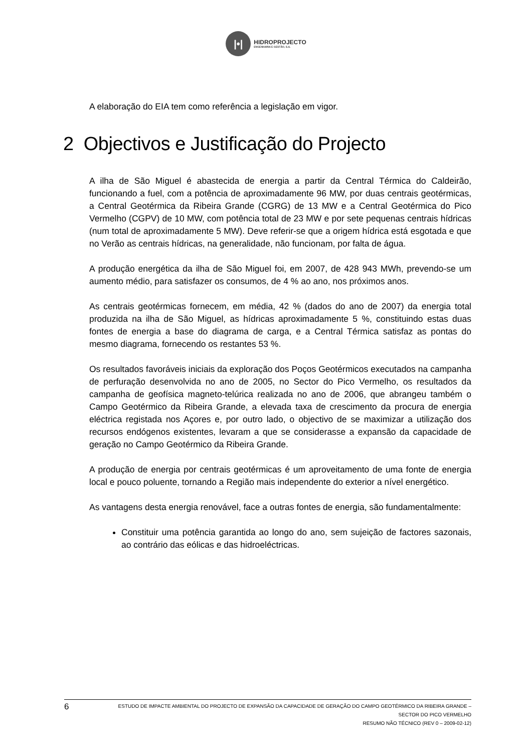|•|
HIDROPROJECTO
ENGENHARIA E GESTÃO, S.A.
A elaboração do EIA tem como referência a legislação em vigor.
2 Objectivos e Justificação do Projecto
A ilha de São Miguel é abastecida de energia a partir da Central Térmica do Caldeirão, funcionando a fuel, com a potência de aproximadamente 96 MW, por duas centrais geotérmicas, a Central Geotérmica da Ribeira Grande (CGRG) de 13 MW e a Central Geotérmica do Pico Vermelho (CGPV) de 10 MW, com potência total de 23 MW e por sete pequenas centrais hídricas (num total de aproximadamente 5 MW). Deve referir-se que a origem hídrica está esgotada e que no Verão as centrais hídricas, na generalidade, não funcionam, por falta de água.
A produção energética da ilha de São Miguel foi, em 2007, de 428 943 MWh, prevendo-se um aumento médio, para satisfazer os consumos, de 4 % ao ano, nos próximos anos.
As centrais geotérmicas fornecem, em média, 42 % (dados do ano de 2007) da energia total produzida na ilha de São Miguel, as hídricas aproximadamente 5 %, constituindo estas duas fontes de energia a base do diagrama de carga, e a Central Térmica satisfaz as pontas do mesmo diagrama, fornecendo os restantes 53 %.
Os resultados favoráveis iniciais da exploração dos Poços Geotérmicos executados na campanha de perfuração desenvolvida no ano de 2005, no Sector do Pico Vermelho, os resultados da campanha de geofísica magneto-telúrica realizada no ano de 2006, que abrangeu também o Campo Geotérmico da Ribeira Grande, a elevada taxa de crescimento da procura de energia eléctrica registada nos Açores e, por outro lado, o objectivo de se maximizar a utilização dos recursos endógenos existentes, levaram a que se considerasse a expansão da capacidade de geração no Campo Geotérmico da Ribeira Grande.
A produção de energia por centrais geotérmicas é um aproveitamento de uma fonte de energia local e pouco poluente, tornando a Região mais independente do exterior a nível energético.
As vantagens desta energia renovável, face a outras fontes de energia, são fundamentalmente:
Constituir uma potência garantida ao longo do ano, sem sujeição de factores sazonais, ao contrário das eólicas e das hidroeléctricas.
6
ESTUDO DE IMPACTE AMBIENTAL DO PROJECTO DE EXPANSÃO DA CAPACIDADE DE GERAÇÃO DO CAMPO GEOTÉRMICO DA RIBEIRA GRANDE –
SECTOR DO PICO VERMELHO
RESUMO NÃO TÉCNICO (REV 0 – 2009-02-12)